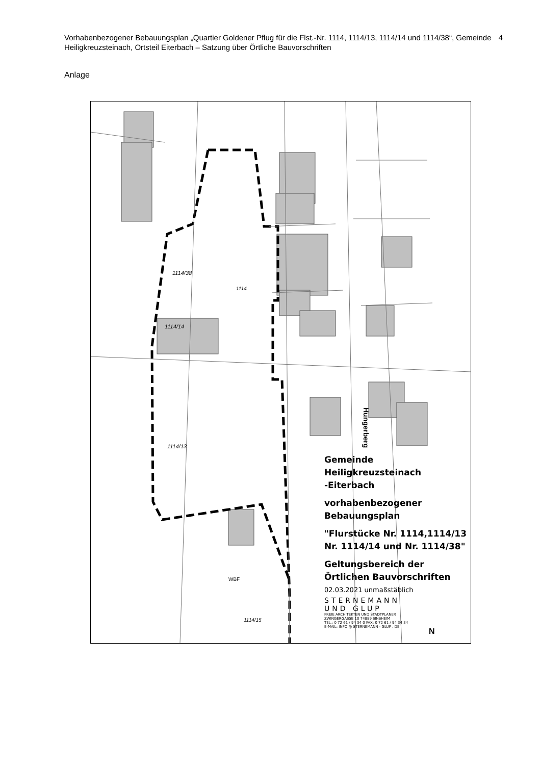Vorhabenbezogener Bebauungsplan „Quartier Goldener Pflug für die Flst.-Nr. 1114, 1114/13, 1114/14 und 1114/38“, Gemeinde Heiligkreuzsteinach, Ortsteil Eiterbach – Satzung über Örtliche Bauvorschriften
4
Anlage
1114
1114/38
1114/13
1114/14
Hungerberg
1114/15
WBF
Gemeinde
Heiligkreuzsteinach
-Eiterbach
vorhabenbezogener
Bebauungsplan
"Flurstücke Nr. 1114,1114/13
Nr. 1114/14 und Nr. 1114/38"
Geltungsbereich der
Örtlichen Bauvorschriften
02.03.2021 unmaßstäblich
STERNEMANN
UND GLUP
FREIE ARCHITEKTEN UND STADTPLANER
ZWINGERGASSE 10 74889 SINSHEIM
TEL.: 0 72 61 / 94 34 0 FAX: 0 72 61 / 94 34 34
E-MAIL: INFO @ STERNEMANN - GLUP . DE
N